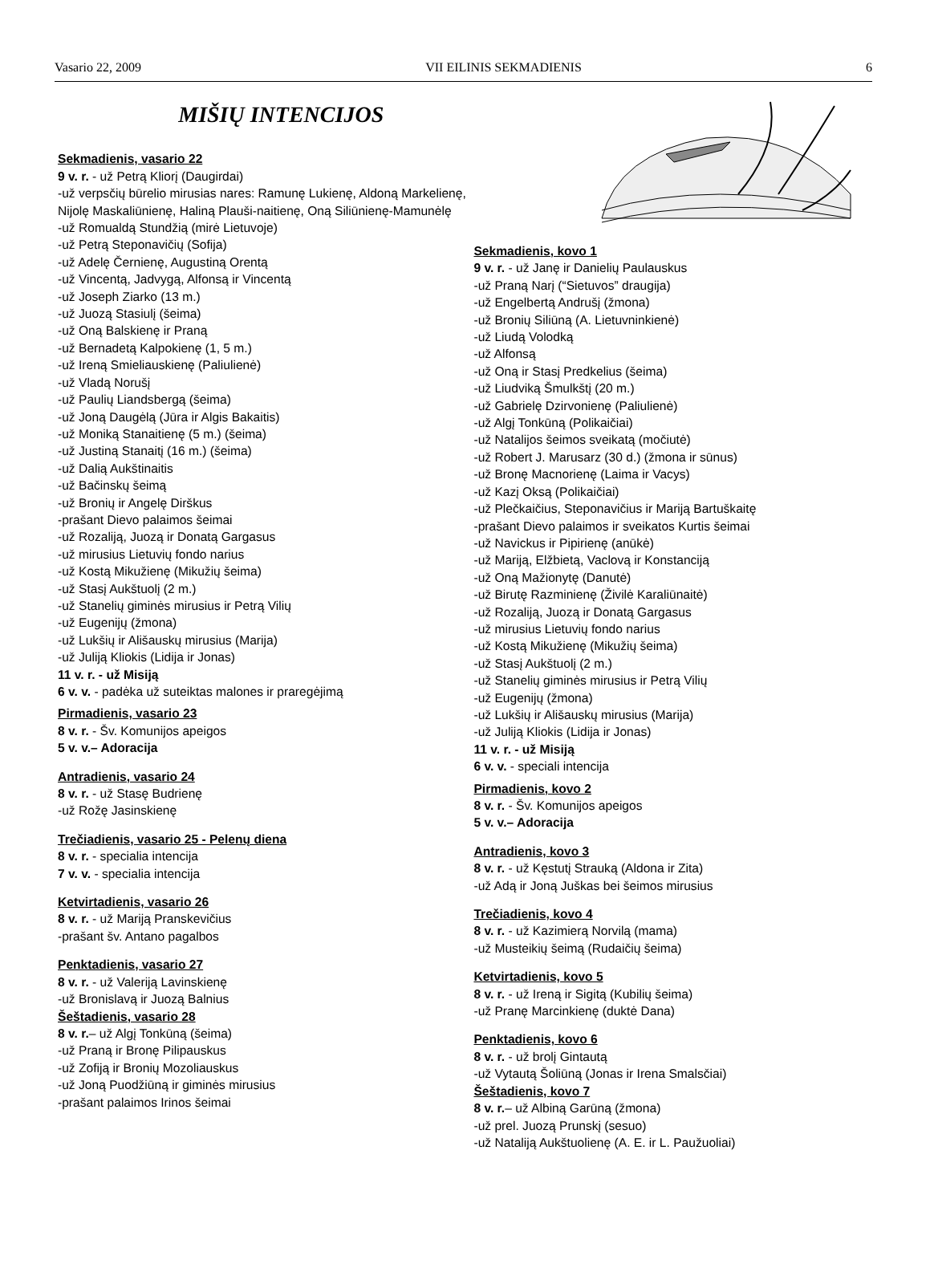Vasario 22, 2009 VII EILINIS SEKMADIENIS 6
MIŠIŲ INTENCIJOS
Sekmadienis, vasario 22
9 v. r. - už Petrą Kliorį (Daugirdai)
-už verpsčių būrelio mirusias nares: Ramunę Lukienę, Aldoną Markelienę, Nijolę Maskaliūnienę, Haliną Plauši-naitienę, Oną Siliūnienę-Mamunėlę
-už Romualdą Stundžią (mirė Lietuvoje)
-už Petrą Steponavičių (Sofija)
-už Adelę Černienę, Augustiną Orentą
-už Vincentą, Jadvygą, Alfonsą ir Vincentą
-už Joseph Ziarko (13 m.)
-už Juozą Stasiulį (šeima)
-už Oną Balskienę ir Praną
-už Bernadetą Kalpokienę (1, 5 m.)
-už Ireną Smieliauskienę (Paliulienė)
-už Vladą Norušį
-už Paulių Liandsbergą (šeima)
-už Joną Daugėlą (Jūra ir Algis Bakaitis)
-už Moniką Stanaitienę (5 m.) (šeima)
-už Justiną Stanaitį (16 m.) (šeima)
-už Dalią Aukštinaitis
-už Bačinskų šeimą
-už Bronių ir Angelę Dirškus
-prašant Dievo palaimos šeimai
-už Rozaliją, Juozą ir Donatą Gargasus
-už mirusius Lietuvių fondo narius
-už Kostą Mikužienę (Mikužių šeima)
-už Stasį Aukštuolį (2 m.)
-už Stanelių giminės mirusius ir Petrą Vilių
-už Eugenijų (žmona)
-už Lukšių ir Ališauskų mirusius (Marija)
-už Juliją Kliokis (Lidija ir Jonas)
11 v. r. - už Misiją
6 v. v. - padėka už suteiktas malones ir praregėjimą
Pirmadienis, vasario 23
8 v. r. - Šv. Komunijos apeigos
5 v. v.– Adoracija
Antradienis, vasario 24
8 v. r. - už Stasę Budrienę
-už Rožę Jasinskienę
Trečiadienis, vasario 25 - Pelenų diena
8 v. r. - specialia intencija
7 v. v. - specialia intencija
Ketvirtadienis, vasario 26
8 v. r. - už Mariją Pranskevičius
-prašant šv. Antano pagalbos
Penktadienis, vasario 27
8 v. r. - už Valeriją Lavinskienę
-už Bronislavą ir Juozą Balnius
Šeštadienis, vasario 28
8 v. r.– už Algį Tonkūną (šeima)
-už Praną ir Bronę Pilipauskus
-už Zofiją ir Bronių Mozoliauskus
-už Joną Puodžiūną ir giminės mirusius
-prašant palaimos Irinos šeimai
Sekmadienis, kovo 1
9 v. r. - už Janę ir Danielių Paulauskus
-už Praną Narį (“Sietuvos” draugija)
-už Engelbertą Andrušį (žmona)
-už Bronių Siliūną (A. Lietuvninkienė)
-už Liudą Volodką
-už Alfonsą
-už Oną ir Stasį Predkelius (šeima)
-už Liudviką Šmulkštį (20 m.)
-už Gabrielę Dzirvonienę (Paliulienė)
-už Algį Tonkūną (Polikaičiai)
-už Natalijos šeimos sveikatą (močiutė)
-už Robert J. Marusarz (30 d.) (žmona ir sūnus)
-už Bronę Macnorienę (Laima ir Vacys)
-už Kazį Oksą (Polikaičiai)
-už Plečkaičius, Steponavičius ir Mariją Bartuškaitę
-prašant Dievo palaimos ir sveikatos Kurtis šeimai
-už Navickus ir Pipirienę (anūkė)
-už Mariją, Elžbietą, Vaclovą ir Konstanciją
-už Oną Mažionytę (Danutė)
-už Birutę Razminienę (Živilė Karaliūnaitė)
-už Rozaliją, Juozą ir Donatą Gargasus
-už mirusius Lietuvių fondo narius
-už Kostą Mikužienę (Mikužių šeima)
-už Stasį Aukštuolį (2 m.)
-už Stanelių giminės mirusius ir Petrą Vilių
-už Eugenijų (žmona)
-už Lukšių ir Ališauskų mirusius (Marija)
-už Juliją Kliokis (Lidija ir Jonas)
11 v. r. - už Misiją
6 v. v. - speciali intencija
Pirmadienis, kovo 2
8 v. r. - Šv. Komunijos apeigos
5 v. v.– Adoracija
Antradienis, kovo 3
8 v. r. - už Kęstutį Strauką (Aldona ir Zita)
-už Adą ir Joną Juškas bei šeimos mirusius
Trečiadienis, kovo 4
8 v. r. - už Kazimierą Norvilą (mama)
-už Musteikių šeimą (Rudaičių šeima)
Ketvirtadienis, kovo 5
8 v. r. - už Ireną ir Sigitą (Kubilių šeima)
-už Pranę Marcinkienę (duktė Dana)
Penktadienis, kovo 6
8 v. r. - už brolį Gintautą
-už Vytautą Šoliūną (Jonas ir Irena Smalsčiai)
Šeštadienis, kovo 7
8 v. r.– už Albiną Garūną (žmona)
-už prel. Juozą Prunskį (sesuo)
-už Nataliją Aukštuolienę (A. E. ir L. Paužuoliai)